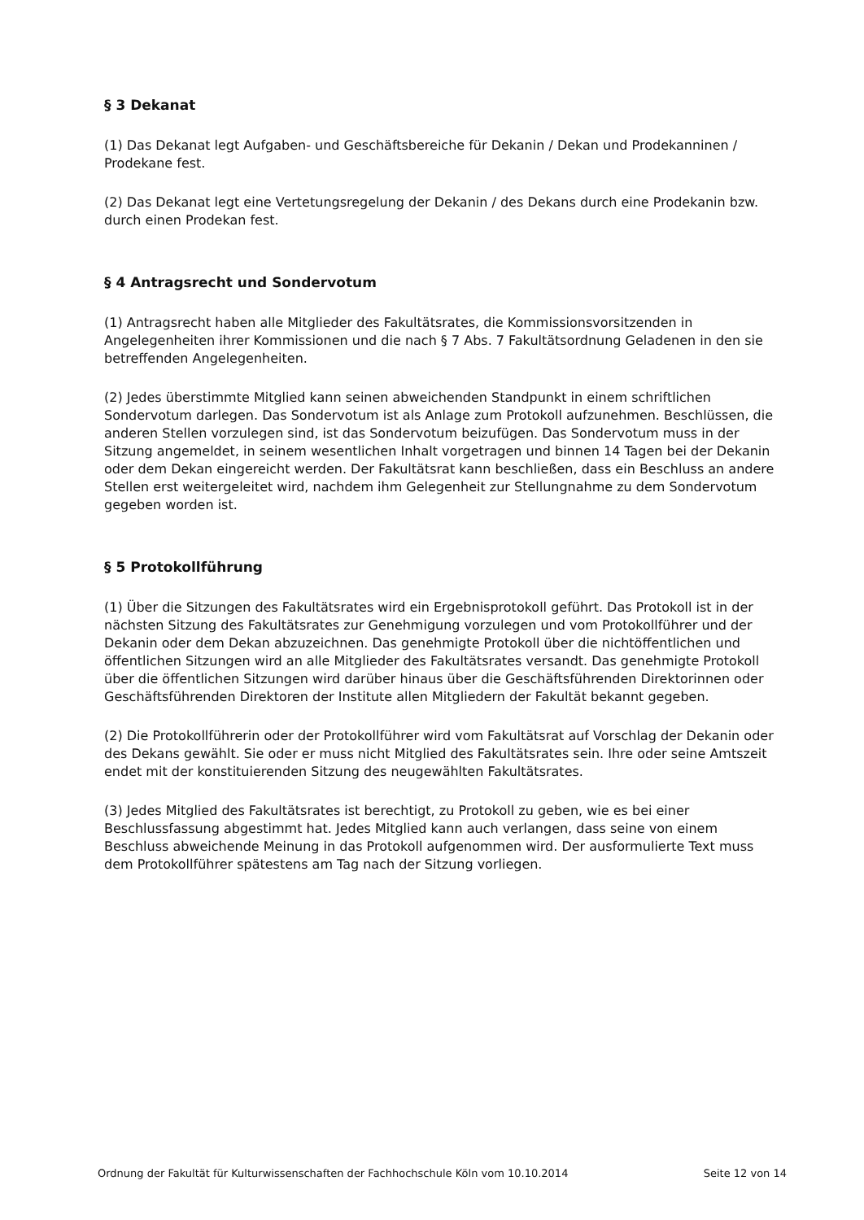§ 3 Dekanat
(1) Das Dekanat legt Aufgaben- und Geschäftsbereiche für Dekanin / Dekan und Prodekanninen / Prodekane fest.
(2) Das Dekanat legt eine Vertetungsregelung der Dekanin / des Dekans durch eine Prodekanin bzw. durch einen Prodekan fest.
§ 4 Antragsrecht und Sondervotum
(1) Antragsrecht haben alle Mitglieder des Fakultätsrates, die Kommissionsvorsitzenden in Angelegenheiten ihrer Kommissionen und die nach § 7 Abs. 7 Fakultätsordnung Geladenen in den sie betreffenden Angelegenheiten.
(2) Jedes überstimmte Mitglied kann seinen abweichenden Standpunkt in einem schriftlichen Sondervotum darlegen. Das Sondervotum ist als Anlage zum Protokoll aufzunehmen. Beschlüssen, die anderen Stellen vorzulegen sind, ist das Sondervotum beizufügen. Das Sondervotum muss in der Sitzung angemeldet, in seinem wesentlichen Inhalt vorgetragen und binnen 14 Tagen bei der Dekanin oder dem Dekan eingereicht werden. Der Fakultätsrat kann beschließen, dass ein Beschluss an andere Stellen erst weitergeleitet wird, nachdem ihm Gelegenheit zur Stellungnahme zu dem Sondervotum gegeben worden ist.
§ 5 Protokollführung
(1) Über die Sitzungen des Fakultätsrates wird ein Ergebnisprotokoll geführt. Das Protokoll ist in der nächsten Sitzung des Fakultätsrates zur Genehmigung vorzulegen und vom Protokollführer und der Dekanin oder dem Dekan abzuzeichnen. Das genehmigte Protokoll über die nichtöffentlichen und öffentlichen Sitzungen wird an alle Mitglieder des Fakultätsrates versandt. Das genehmigte Protokoll über die öffentlichen Sitzungen wird darüber hinaus über die Geschäftsführenden Direktorinnen oder Geschäftsführenden Direktoren der Institute allen Mitgliedern der Fakultät bekannt gegeben.
(2) Die Protokollführerin oder der Protokollführer wird vom Fakultätsrat auf Vorschlag der Dekanin oder des Dekans gewählt. Sie oder er muss nicht Mitglied des Fakultätsrates sein. Ihre oder seine Amtszeit endet mit der konstituierenden Sitzung des neugewählten Fakultätsrates.
(3) Jedes Mitglied des Fakultätsrates ist berechtigt, zu Protokoll zu geben, wie es bei einer Beschlussfassung abgestimmt hat. Jedes Mitglied kann auch verlangen, dass seine von einem Beschluss abweichende Meinung in das Protokoll aufgenommen wird. Der ausformulierte Text muss dem Protokollführer spätestens am Tag nach der Sitzung vorliegen.
Ordnung der Fakultät für Kulturwissenschaften der Fachhochschule Köln vom 10.10.2014 Seite 12 von 14